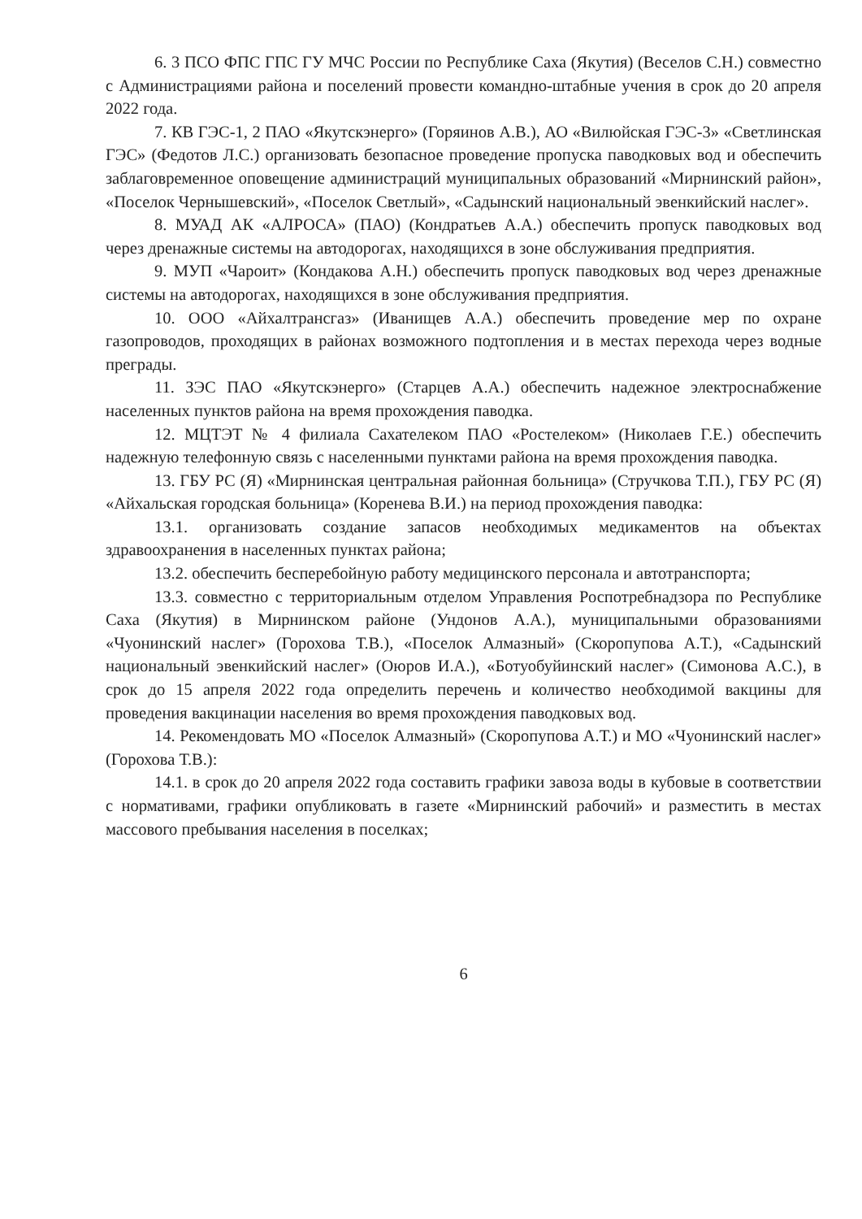6. 3 ПСО ФПС ГПС ГУ МЧС России по Республике Саха (Якутия) (Веселов С.Н.) совместно с Администрациями района и поселений провести командно-штабные учения в срок до 20 апреля 2022 года.
7. КВ ГЭС-1, 2 ПАО «Якутскэнерго» (Горяинов А.В.), АО «Вилюйская ГЭС-3» «Светлинская ГЭС» (Федотов Л.С.) организовать безопасное проведение пропуска паводковых вод и обеспечить заблаговременное оповещение администраций муниципальных образований «Мирнинский район», «Поселок Чернышевский», «Поселок Светлый», «Садынский национальный эвенкийский наслег».
8. МУАД АК «АЛРОСА» (ПАО) (Кондратьев А.А.) обеспечить пропуск паводковых вод через дренажные системы на автодорогах, находящихся в зоне обслуживания предприятия.
9. МУП «Чароит» (Кондакова А.Н.) обеспечить пропуск паводковых вод через дренажные системы на автодорогах, находящихся в зоне обслуживания предприятия.
10. ООО «Айхалтрансгаз» (Иванищев А.А.) обеспечить проведение мер по охране газопроводов, проходящих в районах возможного подтопления и в местах перехода через водные преграды.
11. ЗЭС ПАО «Якутскэнерго» (Старцев А.А.) обеспечить надежное электроснабжение населенных пунктов района на время прохождения паводка.
12. МЦТЭТ № 4 филиала Сахателеком ПАО «Ростелеком» (Николаев Г.Е.) обеспечить надежную телефонную связь с населенными пунктами района на время прохождения паводка.
13. ГБУ РС (Я) «Мирнинская центральная районная больница» (Стручкова Т.П.), ГБУ РС (Я) «Айхальская городская больница» (Коренева В.И.) на период прохождения паводка:
13.1. организовать создание запасов необходимых медикаментов на объектах здравоохранения в населенных пунктах района;
13.2. обеспечить бесперебойную работу медицинского персонала и автотранспорта;
13.3. совместно с территориальным отделом Управления Роспотребнадзора по Республике Саха (Якутия) в Мирнинском районе (Ундонов А.А.), муниципальными образованиями «Чуонинский наслег» (Горохова Т.В.), «Поселок Алмазный» (Скоропупова А.Т.), «Садынский национальный эвенкийский наслег» (Оюров И.А.), «Ботуобуйинский наслег» (Симонова А.С.), в срок до 15 апреля 2022 года определить перечень и количество необходимой вакцины для проведения вакцинации населения во время прохождения паводковых вод.
14. Рекомендовать МО «Поселок Алмазный» (Скоропупова А.Т.) и МО «Чуонинский наслег» (Горохова Т.В.):
14.1. в срок до 20 апреля 2022 года составить графики завоза воды в кубовые в соответствии с нормативами, графики опубликовать в газете «Мирнинский рабочий» и разместить в местах массового пребывания населения в поселках;
6